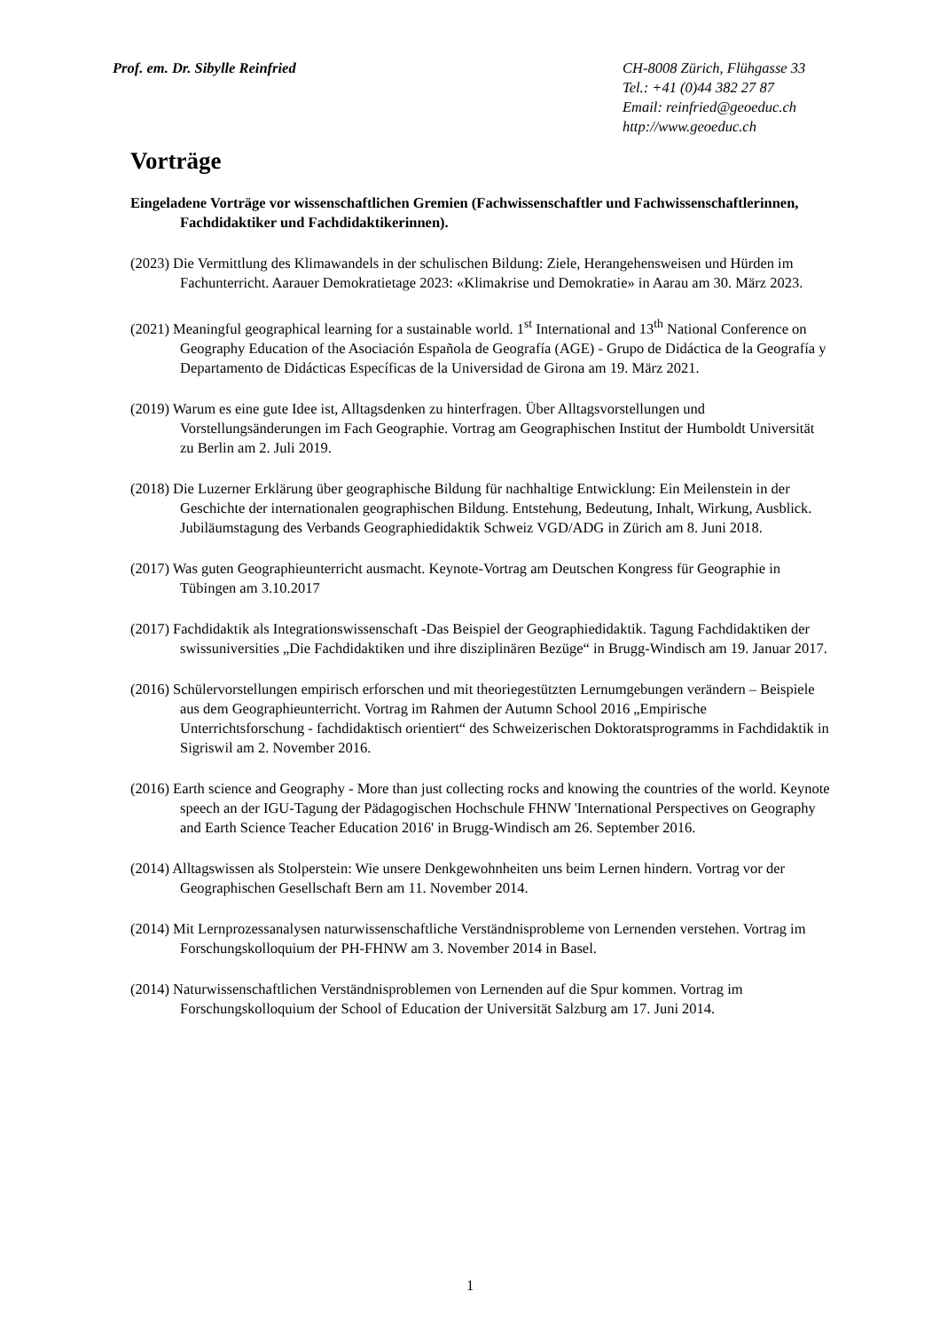Prof. em. Dr. Sibylle Reinfried
CH-8008 Zürich, Flühgasse 33
Tel.: +41 (0)44 382 27 87
Email: reinfried@geoeduc.ch
http://www.geoeduc.ch
Vorträge
Eingeladene Vorträge vor wissenschaftlichen Gremien (Fachwissenschaftler und Fachwissenschaftlerinnen, Fachdidaktiker und Fachdidaktikerinnen).
(2023) Die Vermittlung des Klimawandels in der schulischen Bildung: Ziele, Herangehensweisen und Hürden im Fachunterricht. Aarauer Demokratietage 2023: «Klimakrise und Demokratie» in Aarau am 30. März 2023.
(2021) Meaningful geographical learning for a sustainable world. 1<sup>st</sup> International and 13<sup>th</sup> National Conference on Geography Education of the Asociación Española de Geografía (AGE) - Grupo de Didáctica de la Geografía y Departamento de Didácticas Específicas de la Universidad de Girona am 19. März 2021.
(2019) Warum es eine gute Idee ist, Alltagsdenken zu hinterfragen. Über Alltagsvorstellungen und Vorstellungsänderungen im Fach Geographie. Vortrag am Geographischen Institut der Humboldt Universität zu Berlin am 2. Juli 2019.
(2018) Die Luzerner Erklärung über geographische Bildung für nachhaltige Entwicklung: Ein Meilenstein in der Geschichte der internationalen geographischen Bildung. Entstehung, Bedeutung, Inhalt, Wirkung, Ausblick. Jubiläumstagung des Verbands Geographiedidaktik Schweiz VGD/ADG in Zürich am 8. Juni 2018.
(2017) Was guten Geographieunterricht ausmacht. Keynote-Vortrag am Deutschen Kongress für Geographie in Tübingen am 3.10.2017
(2017) Fachdidaktik als Integrationswissenschaft -Das Beispiel der Geographiedidaktik. Tagung Fachdidaktiken der swissuniversities „Die Fachdidaktiken und ihre disziplinären Bezüge“ in Brugg-Windisch am 19. Januar 2017.
(2016) Schülervorstellungen empirisch erforschen und mit theoriegestützten Lernumgebungen verändern – Beispiele aus dem Geographieunterricht. Vortrag im Rahmen der Autumn School 2016 „Empirische Unterrichtsforschung - fachdidaktisch orientiert“ des Schweizerischen Doktoratsprogramms in Fachdidaktik in Sigriswil am 2. November 2016.
(2016) Earth science and Geography - More than just collecting rocks and knowing the countries of the world. Keynote speech an der IGU-Tagung der Pädagogischen Hochschule FHNW 'International Perspectives on Geography and Earth Science Teacher Education 2016' in Brugg-Windisch am 26. September 2016.
(2014) Alltagswissen als Stolperstein: Wie unsere Denkgewohnheiten uns beim Lernen hindern. Vortrag vor der Geographischen Gesellschaft Bern am 11. November 2014.
(2014) Mit Lernprozessanalysen naturwissenschaftliche Verständnisprobleme von Lernenden verstehen. Vortrag im Forschungskolloquium der PH-FHNW am 3. November 2014 in Basel.
(2014) Naturwissenschaftlichen Verständnisproblemen von Lernenden auf die Spur kommen. Vortrag im Forschungskolloquium der School of Education der Universität Salzburg am 17. Juni 2014.
1